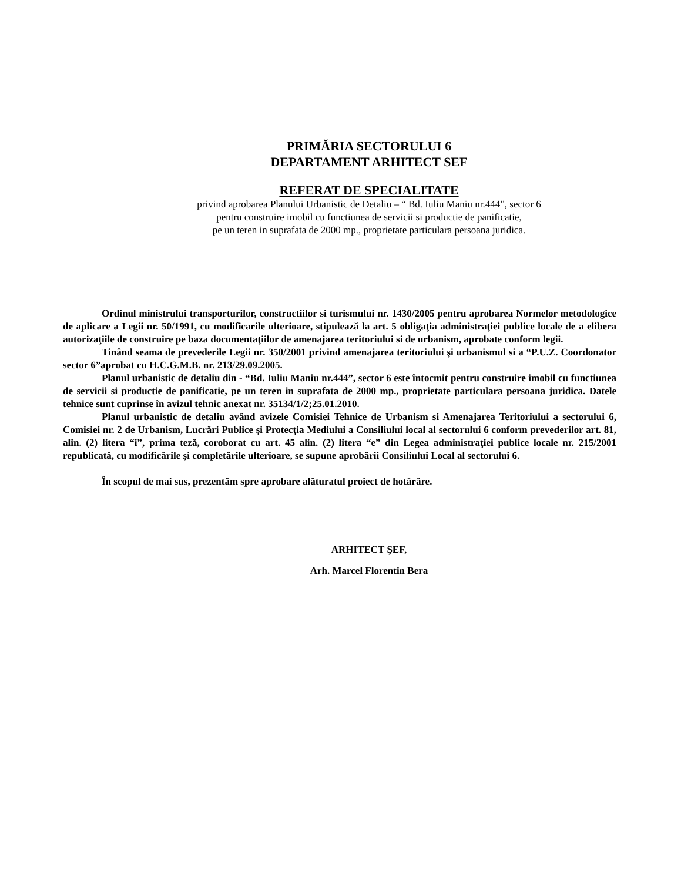PRIMĂRIA SECTORULUI 6
DEPARTAMENT ARHITECT SEF
REFERAT DE SPECIALITATE
privind aprobarea Planului Urbanistic de Detaliu – “ Bd. Iuliu Maniu nr.444”, sector 6
pentru construire imobil cu functiunea de servicii si productie de panificatie,
pe un teren in suprafata de 2000 mp., proprietate particulara persoana juridica.
Ordinul ministrului transporturilor, constructiilor si turismului nr. 1430/2005 pentru aprobarea Normelor metodologice de aplicare a Legii nr. 50/1991, cu modificarile ulterioare, stipulează la art. 5 obligaţia administraţiei publice locale de a elibera autorizaţiile de construire pe baza documentaţiilor de amenajarea teritoriului si de urbanism, aprobate conform legii.
Tinând seama de prevederile Legii nr. 350/2001 privind amenajarea teritoriului şi urbanismul si a “P.U.Z. Coordonator sector 6”aprobat cu H.C.G.M.B. nr. 213/29.09.2005.
Planul urbanistic de detaliu din - “Bd. Iuliu Maniu nr.444”, sector 6 este întocmit pentru construire imobil cu functiunea de servicii si productie de panificatie, pe un teren in suprafata de 2000 mp., proprietate particulara persoana juridica. Datele tehnice sunt cuprinse în avizul tehnic anexat nr. 35134/1/2;25.01.2010.
Planul urbanistic de detaliu având avizele Comisiei Tehnice de Urbanism si Amenajarea Teritoriului a sectorului 6, Comisiei nr. 2 de Urbanism, Lucrări Publice şi Protecţia Mediului a Consiliului local al sectorului 6 conform prevederilor art. 81, alin. (2) litera “i”, prima teză, coroborat cu art. 45 alin. (2) litera “e” din Legea administraţiei publice locale nr. 215/2001 republicată, cu modificările şi completările ulterioare, se supune aprobării Consiliului Local al sectorului 6.
În scopul de mai sus, prezentăm spre aprobare alăturatul proiect de hotărâre.
ARHITECT ŞEF,
Arh. Marcel Florentin Bera